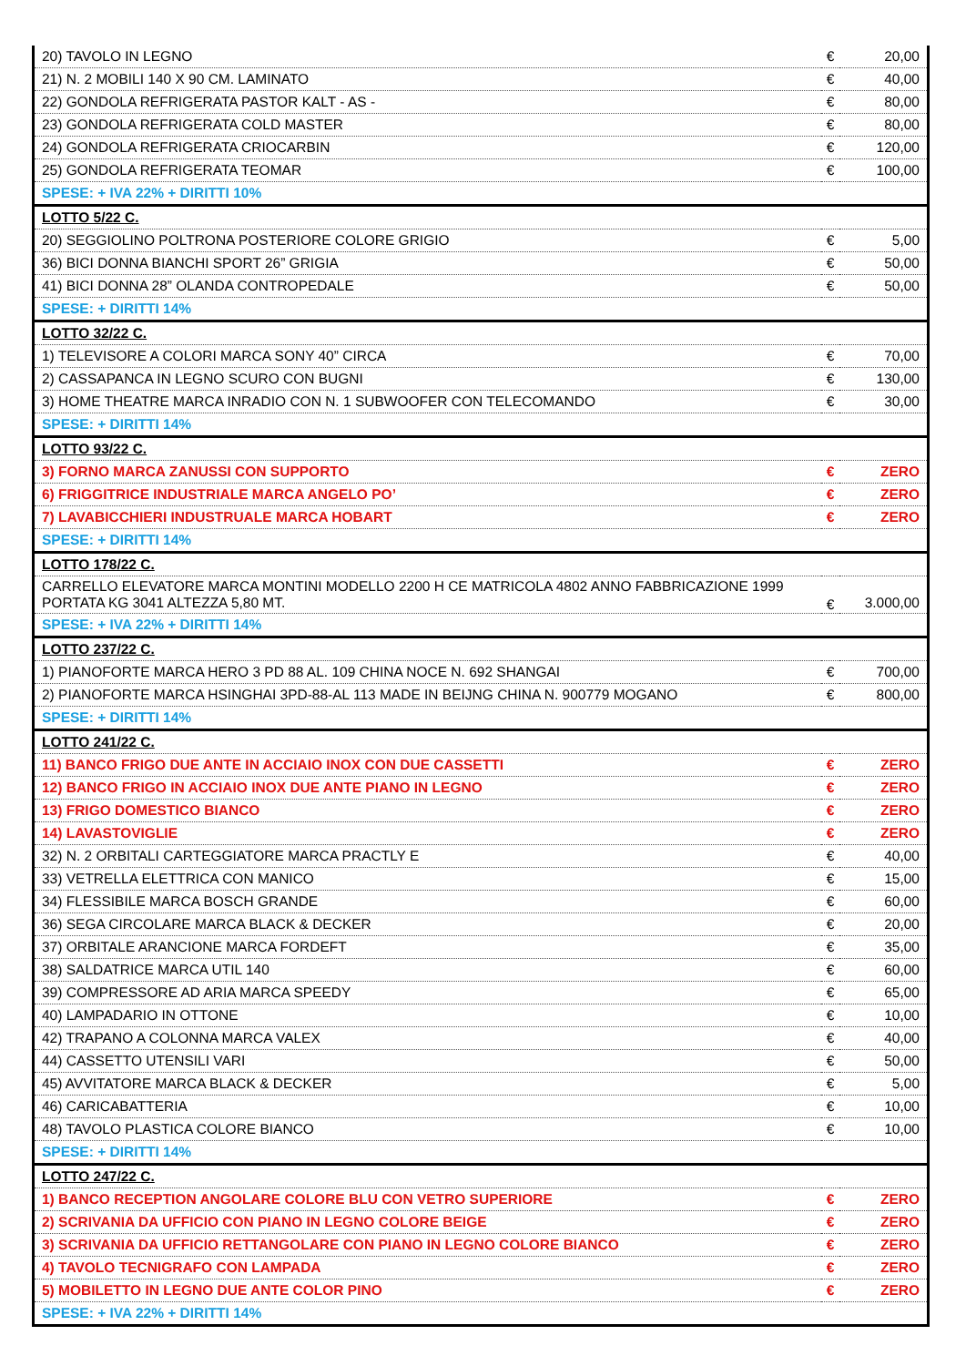| 20) TAVOLO IN LEGNO | € | 20,00 |
| 21) N. 2 MOBILI 140 X 90 CM. LAMINATO | € | 40,00 |
| 22) GONDOLA REFRIGERATA PASTOR KALT - AS - | € | 80,00 |
| 23) GONDOLA REFRIGERATA COLD MASTER | € | 80,00 |
| 24) GONDOLA REFRIGERATA CRIOCARBIN | € | 120,00 |
| 25) GONDOLA REFRIGERATA TEOMAR | € | 100,00 |
| SPESE: + IVA 22% + DIRITTI 10% | | |
| LOTTO 5/22 C. | | |
| 20) SEGGIOLINO POLTRONA POSTERIORE COLORE GRIGIO | € | 5,00 |
| 36) BICI DONNA BIANCHI SPORT 26” GRIGIA | € | 50,00 |
| 41) BICI DONNA 28” OLANDA CONTROPEDALE | € | 50,00 |
| SPESE: + DIRITTI 14% | | |
| LOTTO 32/22 C. | | |
| 1) TELEVISORE A COLORI MARCA SONY 40” CIRCA | € | 70,00 |
| 2) CASSAPANCA IN LEGNO SCURO CON BUGNI | € | 130,00 |
| 3) HOME THEATRE MARCA INRADIO CON N. 1 SUBWOOFER CON TELECOMANDO | € | 30,00 |
| SPESE: + DIRITTI 14% | | |
| LOTTO 93/22 C. | | |
| 3) FORNO MARCA ZANUSSI CON SUPPORTO | € | ZERO |
| 6) FRIGGITRICE INDUSTRIALE MARCA ANGELO PO’ | € | ZERO |
| 7) LAVABICCHIERI INDUSTRUALE MARCA HOBART | € | ZERO |
| SPESE: + DIRITTI 14% | | |
| LOTTO 178/22 C. | | |
| CARRELLO ELEVATORE MARCA MONTINI MODELLO 2200 H CE MATRICOLA 4802 ANNO FABBRICAZIONE 1999 PORTATA KG 3041 ALTEZZA 5,80 MT. | € | 3.000,00 |
| SPESE: + IVA 22% + DIRITTI 14% | | |
| LOTTO 237/22 C. | | |
| 1) PIANOFORTE MARCA HERO 3 PD 88 AL. 109 CHINA NOCE N. 692 SHANGAI | € | 700,00 |
| 2) PIANOFORTE MARCA HSINGHAI 3PD-88-AL 113 MADE IN BEIJNG CHINA N. 900779 MOGANO | € | 800,00 |
| SPESE: + DIRITTI 14% | | |
| LOTTO 241/22 C. | | |
| 11) BANCO FRIGO DUE ANTE IN ACCIAIO INOX CON DUE CASSETTI | € | ZERO |
| 12) BANCO FRIGO IN ACCIAIO INOX DUE ANTE PIANO IN LEGNO | € | ZERO |
| 13) FRIGO DOMESTICO BIANCO | € | ZERO |
| 14) LAVASTOVIGLIE | € | ZERO |
| 32) N. 2 ORBITALI CARTEGGIATORE MARCA PRACTLY E | € | 40,00 |
| 33) VETRELLA ELETTRICA CON MANICO | € | 15,00 |
| 34) FLESSIBILE MARCA BOSCH GRANDE | € | 60,00 |
| 36) SEGA CIRCOLARE MARCA BLACK & DECKER | € | 20,00 |
| 37) ORBITALE ARANCIONE MARCA FORDEFT | € | 35,00 |
| 38) SALDATRICE MARCA UTIL 140 | € | 60,00 |
| 39) COMPRESSORE AD ARIA MARCA SPEEDY | € | 65,00 |
| 40) LAMPADARIO IN OTTONE | € | 10,00 |
| 42) TRAPANO A COLONNA MARCA VALEX | € | 40,00 |
| 44) CASSETTO UTENSILI VARI | € | 50,00 |
| 45) AVVITATORE MARCA BLACK & DECKER | € | 5,00 |
| 46) CARICABATTERIA | € | 10,00 |
| 48) TAVOLO PLASTICA COLORE BIANCO | € | 10,00 |
| SPESE: + DIRITTI 14% | | |
| LOTTO 247/22 C. | | |
| 1) BANCO RECEPTION ANGOLARE COLORE BLU CON VETRO SUPERIORE | € | ZERO |
| 2) SCRIVANIA DA UFFICIO CON PIANO IN LEGNO COLORE BEIGE | € | ZERO |
| 3) SCRIVANIA DA UFFICIO RETTANGOLARE CON PIANO IN LEGNO COLORE BIANCO | € | ZERO |
| 4) TAVOLO TECNIGRAFO CON LAMPADA | € | ZERO |
| 5) MOBILETTO IN LEGNO DUE ANTE COLOR PINO | € | ZERO |
| SPESE: + IVA 22% + DIRITTI 14% | | |